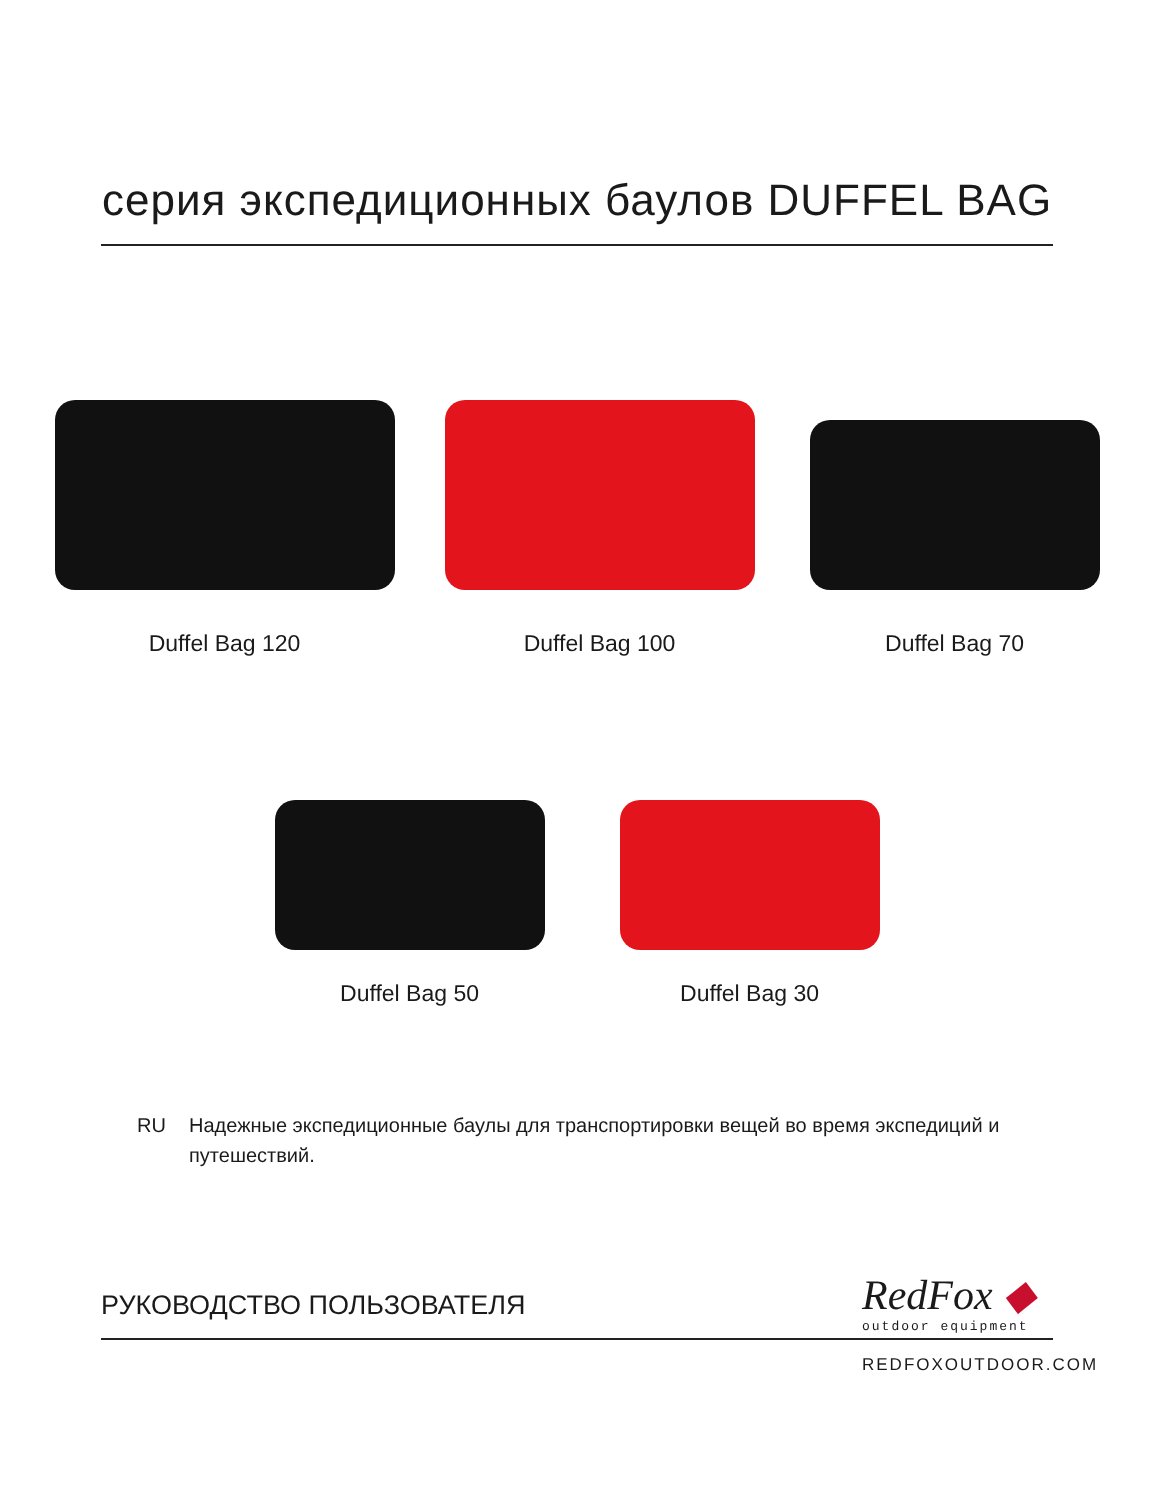серия экспедиционных баулов DUFFEL BAG
Duffel Bag 120 Duffel Bag 100 Duffel Bag 70
Duffel Bag 50 Duffel Bag 30
RU Надежные экспедиционные баулы для транспортировки вещей во время экспедиций и путешествий.
РУКОВОДСТВО ПОЛЬЗОВАТЕЛЯ RedFox ◆
outdoor equipment
REDFOXOUTDOOR.COM